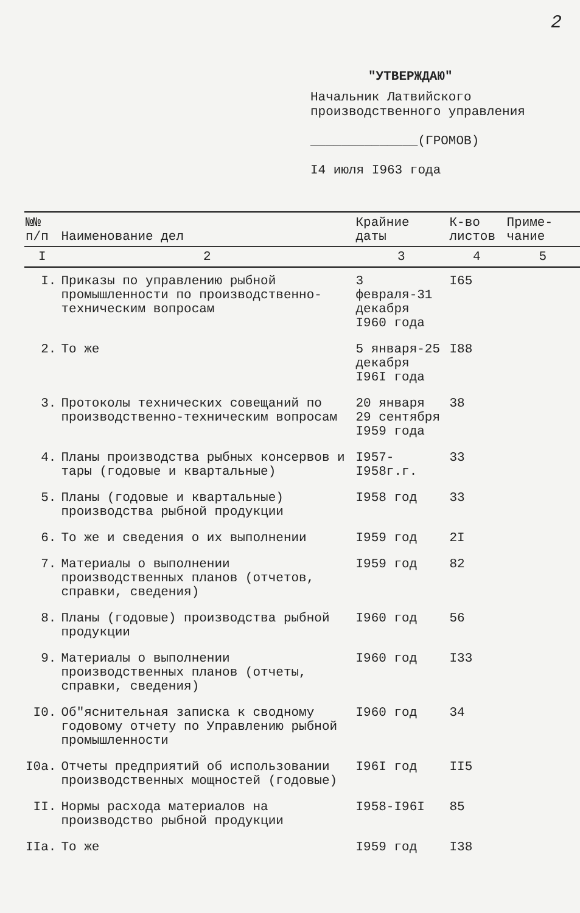2
"УТВЕРЖДАЮ"
Начальник Латвийского
производственного управления
______________(ГРОМОВ)
I4 июля I963 года
| №№ п/п | Наименование дел | Крайние даты | К-во листов | Приме-чание |
| --- | --- | --- | --- | --- |
| I | 2 | 3 | 4 | 5 |
| I. | Приказы по управлению рыбной промышленности по производственно-техническим вопросам | 3 февраля-31 декабря I960 года | I65 | |
| 2. | То же | 5 января-25 декабря I96I года | I88 | |
| 3. | Протоколы технических совещаний по производственно-техническим вопросам | 20 января 29 сентября I959 года | 38 | |
| 4. | Планы производства рыбных консервов и тары (годовые и квартальные) | I957-I958г.г. | 33 | |
| 5. | Планы (годовые и квартальные) производства рыбной продукции | I958 год | 33 | |
| 6. | То же и сведения о их выполнении | I959 год | 2I | |
| 7. | Материалы о выполнении производственных планов (отчетов, справки, сведения) | I959 год | 82 | |
| 8. | Планы (годовые) производства рыбной продукции | I960 год | 56 | |
| 9. | Материалы о выполнении производственных планов (отчеты, справки, сведения) | I960 год | I33 | |
| I0. | Об"яснительная записка к сводному годовому отчету по Управлению рыбной промышленности | I960 год | 34 | |
| I0а. | Отчеты предприятий об использовании производственных мощностей (годовые) | I96I год | II5 | |
| II. | Нормы расхода материалов на производство рыбной продукции | I958-I96I | 85 | |
| IIа. | То же | I959 год | I38 | |